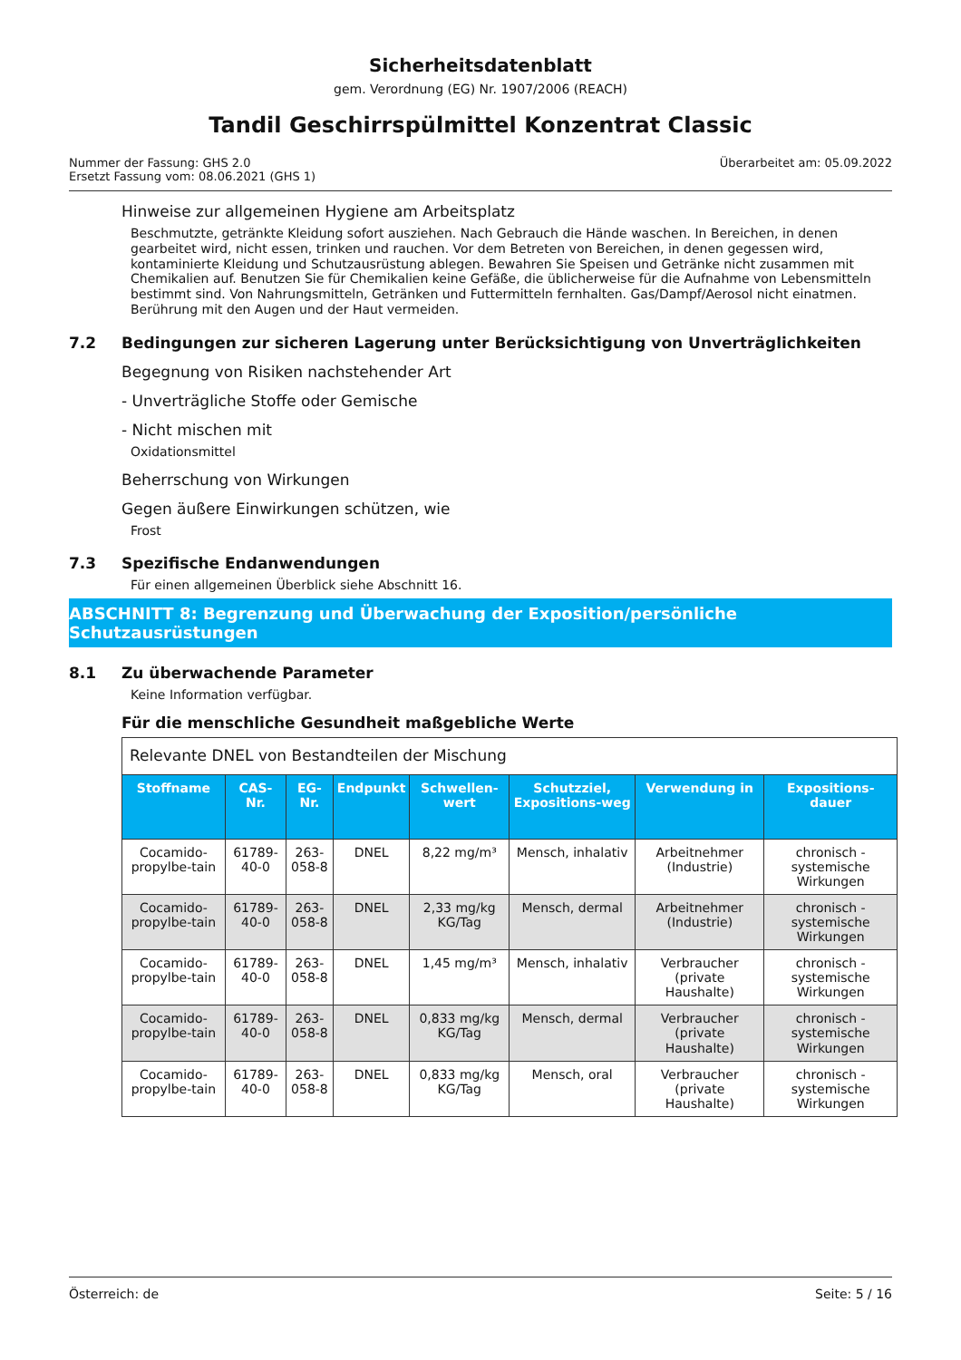Sicherheitsdatenblatt
gem. Verordnung (EG) Nr. 1907/2006 (REACH)
Tandil Geschirrspülmittel Konzentrat Classic
Nummer der Fassung: GHS 2.0
Ersetzt Fassung vom: 08.06.2021 (GHS 1)
Überarbeitet am: 05.09.2022
Hinweise zur allgemeinen Hygiene am Arbeitsplatz
Beschmutzte, getränkte Kleidung sofort ausziehen. Nach Gebrauch die Hände waschen. In Bereichen, in denen gearbeitet wird, nicht essen, trinken und rauchen. Vor dem Betreten von Bereichen, in denen gegessen wird, kontaminierte Kleidung und Schutzausrüstung ablegen. Bewahren Sie Speisen und Getränke nicht zusammen mit Chemikalien auf. Benutzen Sie für Chemikalien keine Gefäße, die üblicherweise für die Aufnahme von Lebensmitteln bestimmt sind. Von Nahrungsmitteln, Getränken und Futtermitteln fernhalten. Gas/Dampf/Aerosol nicht einatmen. Berührung mit den Augen und der Haut vermeiden.
7.2 Bedingungen zur sicheren Lagerung unter Berücksichtigung von Unverträglichkeiten
Begegnung von Risiken nachstehender Art
- Unverträgliche Stoffe oder Gemische
- Nicht mischen mit
Oxidationsmittel
Beherrschung von Wirkungen
Gegen äußere Einwirkungen schützen, wie
Frost
7.3 Spezifische Endanwendungen
Für einen allgemeinen Überblick siehe Abschnitt 16.
ABSCHNITT 8: Begrenzung und Überwachung der Exposition/persönliche Schutzausrüstungen
8.1 Zu überwachende Parameter
Keine Information verfügbar.
Für die menschliche Gesundheit maßgebliche Werte
| Relevante DNEL von Bestandteilen der Mischung | | | | | | | |
| --- | --- | --- | --- | --- | --- | --- | --- |
| Stoffname | CAS-Nr. | EG-Nr. | Endpunkt | Schwellen-wert | Schutzziel, Expositions-weg | Verwendung in | Expositions-dauer |
| Cocamido-propylbe-tain | 61789-40-0 | 263-058-8 | DNEL | 8,22 mg/m³ | Mensch, inhalativ | Arbeitnehmer (Industrie) | chronisch - systemische Wirkungen |
| Cocamido-propylbe-tain | 61789-40-0 | 263-058-8 | DNEL | 2,33 mg/kg KG/Tag | Mensch, dermal | Arbeitnehmer (Industrie) | chronisch - systemische Wirkungen |
| Cocamido-propylbe-tain | 61789-40-0 | 263-058-8 | DNEL | 1,45 mg/m³ | Mensch, inhalativ | Verbraucher (private Haushalte) | chronisch - systemische Wirkungen |
| Cocamido-propylbe-tain | 61789-40-0 | 263-058-8 | DNEL | 0,833 mg/kg KG/Tag | Mensch, dermal | Verbraucher (private Haushalte) | chronisch - systemische Wirkungen |
| Cocamido-propylbe-tain | 61789-40-0 | 263-058-8 | DNEL | 0,833 mg/kg KG/Tag | Mensch, oral | Verbraucher (private Haushalte) | chronisch - systemische Wirkungen |
Österreich: de Seite: 5 / 16